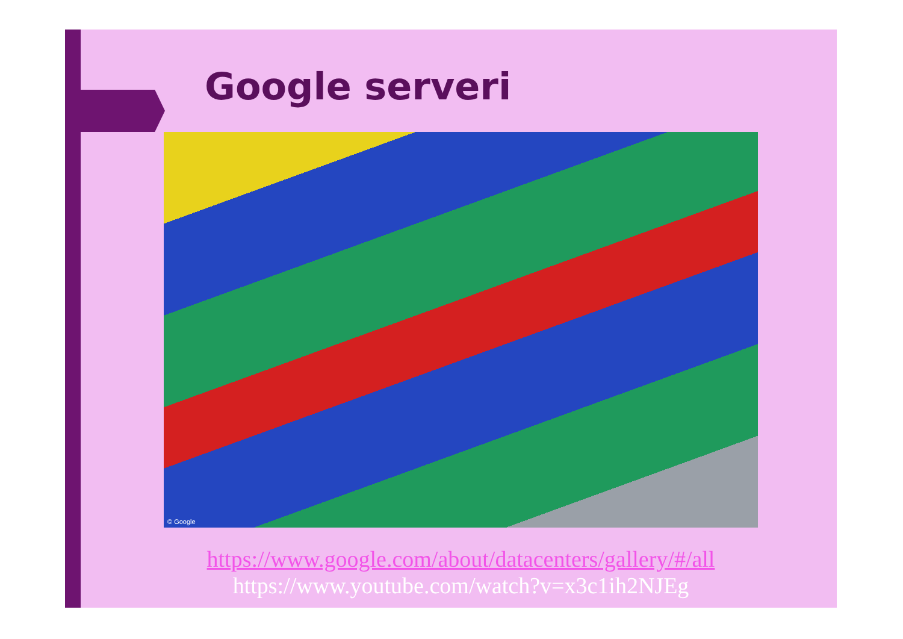Google serveri
© Google
https://www.google.com/about/datacenters/gallery/#/all
https://www.youtube.com/watch?v=x3c1ih2NJEg